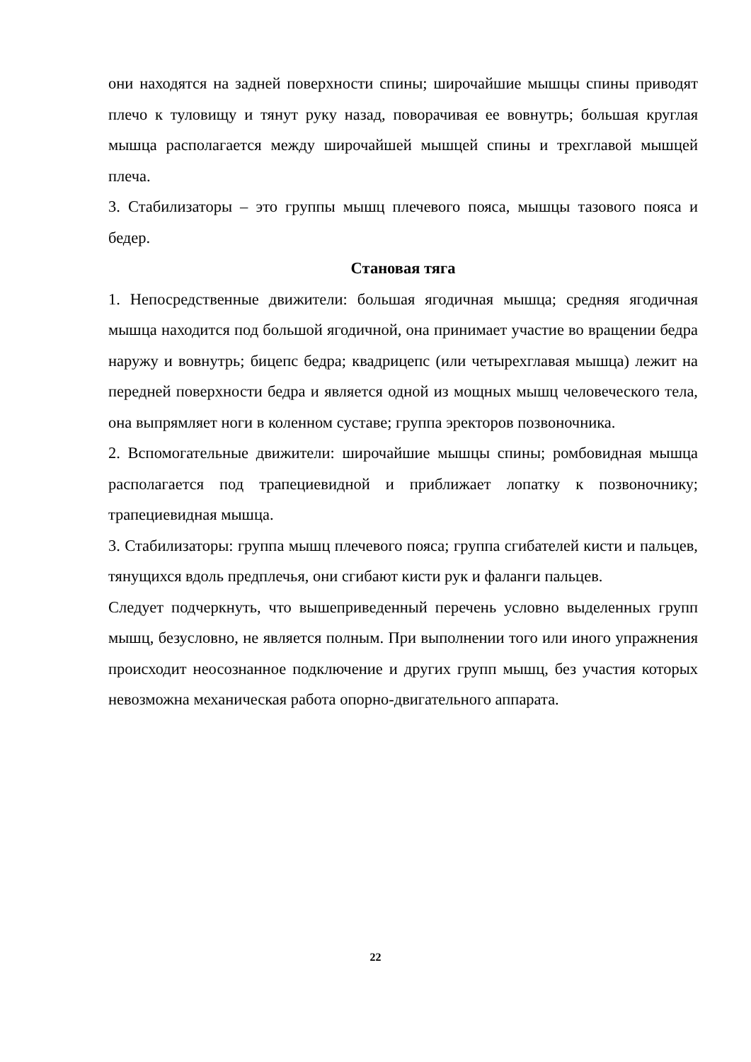они находятся на задней поверхности спины; широчайшие мышцы спины приводят плечо к туловищу и тянут руку назад, поворачивая ее вовнутрь; большая круглая мышца располагается между широчайшей мышцей спины и трехглавой мышцей плеча.
3. Стабилизаторы – это группы мышц плечевого пояса, мышцы тазового пояса и бедер.
Становая тяга
1. Непосредственные движители: большая ягодичная мышца; средняя ягодичная мышца находится под большой ягодичной, она принимает участие во вращении бедра наружу и вовнутрь; бицепс бедра; квадрицепс (или четырехглавая мышца) лежит на передней поверхности бедра и является одной из мощных мышц человеческого тела, она выпрямляет ноги в коленном суставе; группа эректоров позвоночника.
2. Вспомогательные движители: широчайшие мышцы спины; ромбовидная мышца располагается под трапециевидной и приближает лопатку к позвоночнику; трапециевидная мышца.
3. Стабилизаторы: группа мышц плечевого пояса; группа сгибателей кисти и пальцев, тянущихся вдоль предплечья, они сгибают кисти рук и фаланги пальцев.
Следует подчеркнуть, что вышеприведенный перечень условно выделенных групп мышц, безусловно, не является полным. При выполнении того или иного упражнения происходит неосознанное подключение и других групп мышц, без участия которых невозможна механическая работа опорно-двигательного аппарата.
22